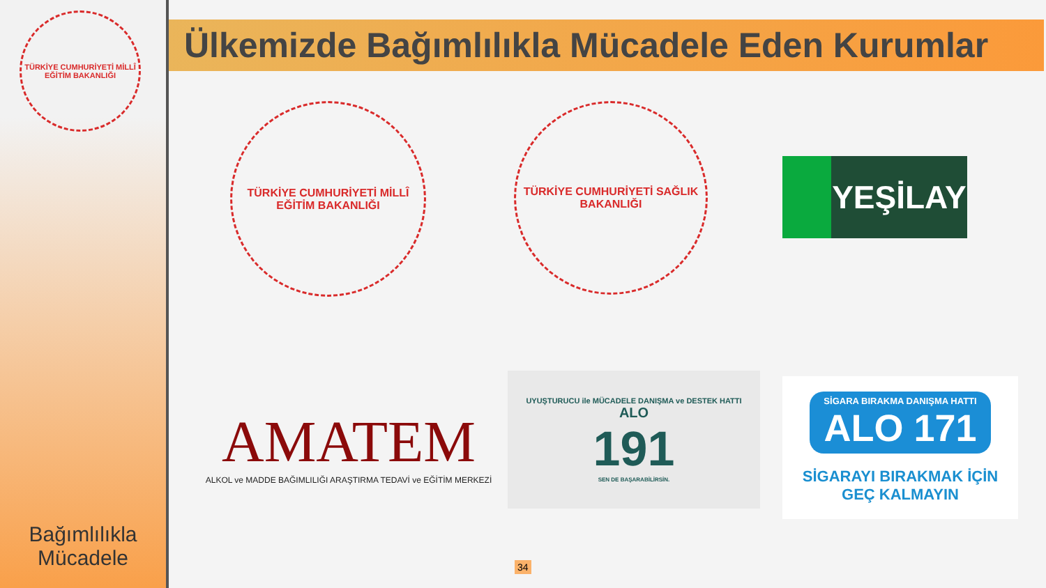TÜRKİYE CUMHURİYETİ MİLLÎ EĞİTİM BAKANLIĞI
Ülkemizde Bağımlılıkla Mücadele Eden Kurumlar
TÜRKİYE CUMHURİYETİ MİLLÎ EĞİTİM BAKANLIĞI
TÜRKİYE CUMHURİYETİ SAĞLIK BAKANLIĞI
YEŞİLAY
AMATEM
ALKOL ve MADDE BAĞIMLILIĞI ARAŞTIRMA TEDAVİ ve EĞİTİM MERKEZİ
UYUŞTURUCU ile MÜCADELE DANIŞMA ve DESTEK HATTI
ALO
191
SEN DE BAŞARABİLİRSİN.
SİGARA BIRAKMA DANIŞMA HATTI
ALO 171
SİGARAYI BIRAKMAK İÇİN
GEÇ KALMAYIN
Bağımlılıkla
Mücadele
34